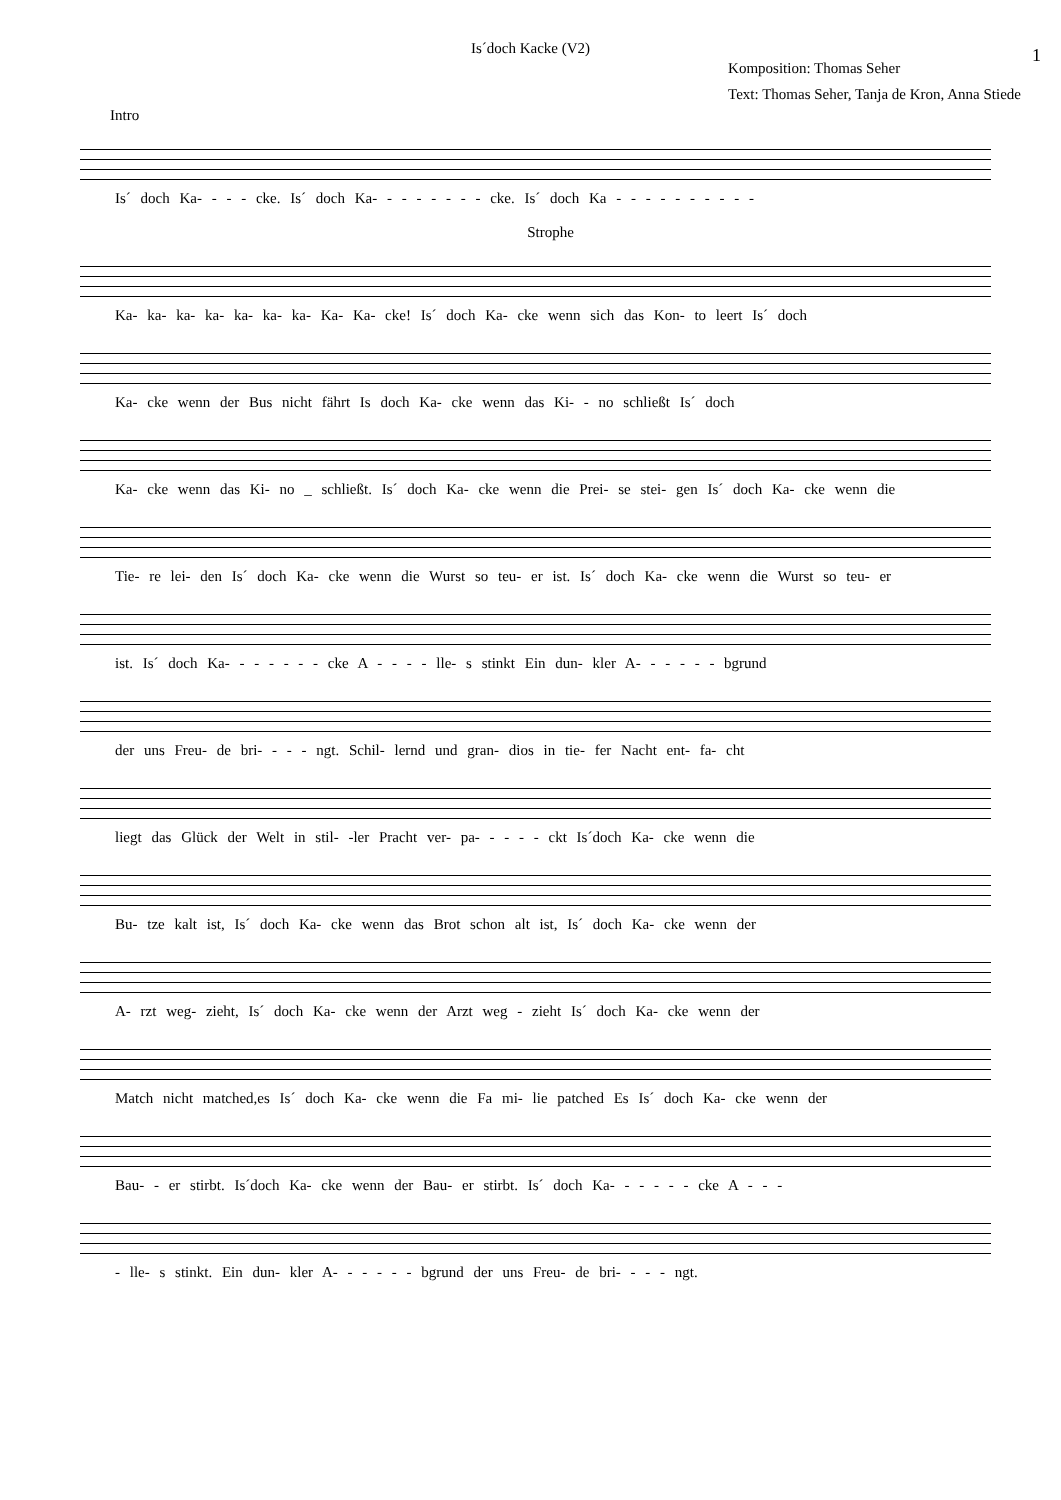Is´doch Kacke (V2)
1
Komposition: Thomas Seher
Text: Thomas Seher, Tanja de Kron, Anna Stiede
Intro
Is´ doch Ka- - - - cke. Is´ doch Ka- - - - - - - - cke. Is´ doch Ka - - - - - - - - - -
Strophe
Ka- ka- ka- ka- ka- ka- ka- Ka- Ka- cke! Is´ doch Ka- cke wenn sich das Kon- to leert Is´ doch
Ka- cke wenn der Bus nicht fährt Is doch Ka- cke wenn das Ki- - no schließt Is´ doch
Ka- cke wenn das Ki- no _ schließt. Is´ doch Ka- cke wenn die Prei- se stei- gen Is´ doch Ka- cke wenn die
Tie- re lei- den Is´ doch Ka- cke wenn die Wurst so teu- er ist. Is´ doch Ka- cke wenn die Wurst so teu- er
ist. Is´ doch Ka- - - - - - - cke A - - - - lle- s stinkt Ein dun- kler A- - - - - - bgrund
der uns Freu- de bri- - - - ngt. Schil- lernd und gran- dios in tie- fer Nacht ent- fa- cht
liegt das Glück der Welt in stil- -ler Pracht ver- pa- - - - - ckt Is´doch Ka- cke wenn die
Bu- tze kalt ist, Is´ doch Ka- cke wenn das Brot schon alt ist, Is´ doch Ka- cke wenn der
A- rzt weg- zieht, Is´ doch Ka- cke wenn der Arzt weg - zieht Is´ doch Ka- cke wenn der
Match nicht matched,es Is´ doch Ka- cke wenn die Fa mi- lie patched Es Is´ doch Ka- cke wenn der
Bau- - er stirbt. Is´doch Ka- cke wenn der Bau- er stirbt. Is´ doch Ka- - - - - - cke A - - -
- lle- s stinkt. Ein dun- kler A- - - - - - bgrund der uns Freu- de bri- - - - ngt.